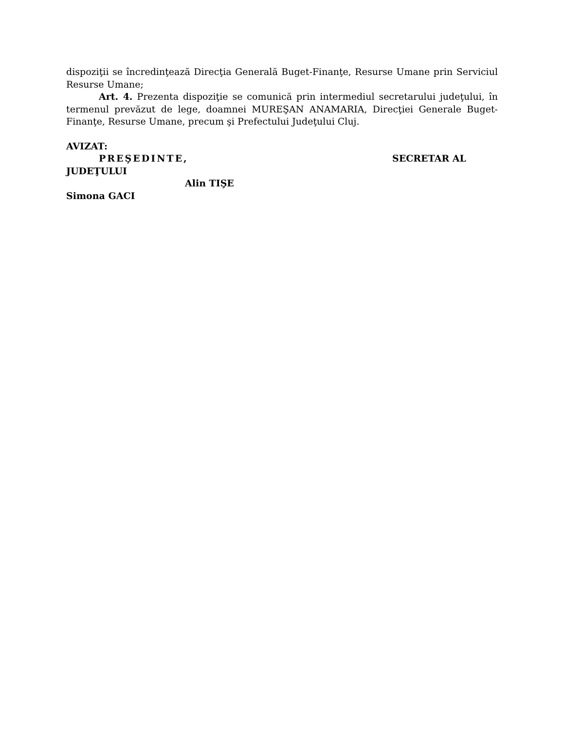dispoziţii se încredinţează Direcţia Generală Buget-Finanţe, Resurse Umane prin Serviciul Resurse Umane;
Art. 4. Prezenta dispoziţie se comunică prin intermediul secretarului judeţului, în termenul prevăzut de lege, doamnei MUREŞAN ANAMARIA, Direcţiei Generale Buget-Finanţe, Resurse Umane, precum şi Prefectului Judeţului Cluj.
AVIZAT:
PREŞEDINTE, SECRETAR AL
JUDEŢULUI
Alin TIŞE
Simona GACI